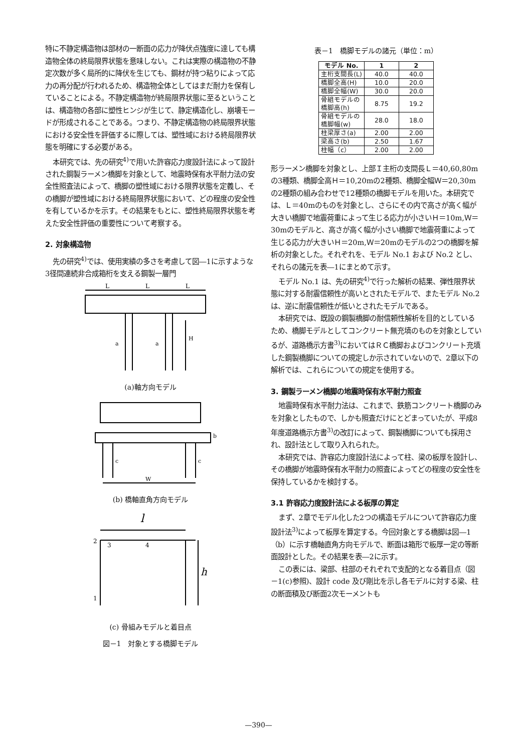特に不静定構造物は部材の一断面の応力が降伏点強度に達しても構造物全体の終局限界状態を意味しない。これは実際の構造物の不静定次数が多く局所的に降伏を生じても、鋼材が持つ粘りによって応力の再分配が行われるため、構造物全体としてはまだ耐力を保有していることによる。不静定構造物が終局限界状態に至るということは、構造物の各部に塑性ヒンジが生じて、静定構造化し、崩壊モードが形成されることである。つまり、不静定構造物の終局限界状態における安全性を評価するに際しては、塑性域における終局限界状態を明確にする必要がある。
本研究では、先の研究<sup>4)</sup>で用いた許容応力度設計法によって設計された鋼製ラーメン橋脚を対象として、地震時保有水平耐力法の安全性照査法によって、橋脚の塑性域における限界状態を定義し、その橋脚が塑性域における終局限界状態において、どの程度の安全性を有しているかを示す。その結果をもとに、塑性終局限界状態を考えた安全性評価の重要性について考察する。
2. 対象構造物
先の研究<sup>4)</sup>では、使用実績の多さを考慮して図―1に示すような3径間連続非合成箱桁を支える鋼製一層門
L
L
L
a
a
H
(a)軸方向モデル
W
b
c
c
(b) 橋軸直角方向モデル
l
h
2
3
4
1
(c) 骨組みモデルと着目点
図－1　対象とする橋脚モデル
表－1　橋脚モデルの諸元（単位：m）
| モデル No. | 1 | 2 |
| --- | --- | --- |
| 主桁支間長(L) | 40.0 | 40.0 |
| 橋脚全高(H) | 10.0 | 20.0 |
| 橋脚全幅(W) | 30.0 | 20.0 |
| 骨組モデルの 橋脚高(h) | 8.75 | 19.2 |
| 骨組モデルの 橋脚幅(w) | 28.0 | 18.0 |
| 柱梁厚さ(a) | 2.00 | 2.00 |
| 梁高さ(b) | 2.50 | 1.67 |
| 柱幅（c） | 2.00 | 2.00 |
形ラーメン橋脚を対象とし、上部Ｉ主桁の支間長Ｌ＝40,60,80mの3種類、橋脚全高Ｈ＝10,20mの2種類、橋脚全幅Ｗ＝20,30mの2種類の組み合わせで12種類の橋脚モデルを用いた。本研究では、Ｌ＝40mのものを対象とし、さらにその内で高さが高く幅が大きい橋脚で地震荷重によって生じる応力が小さいＨ＝10m,Ｗ＝30mのモデルと、高さが高く幅が小さい橋脚で地震荷重によって生じる応力が大きいＨ＝20m,Ｗ＝20mのモデルの2つの橋脚を解析の対象とした。それぞれを、モデル No.1 および No.2 とし、それらの諸元を表―1にまとめて示す。
モデル No.1 は、先の研究<sup>4)</sup>で行った解析の結果、弾性限界状態に対する耐震信頼性が高いとされたモデルで、またモデル No.2 は、逆に耐震信頼性が低いとされたモデルである。
本研究では、既設の鋼製橋脚の耐信頼性解析を目的としているため、橋脚モデルとしてコンクリート無充填のものを対象としているが、道路橋示方書<sup>3)</sup>においてはＲＣ橋脚およびコンクリート充填した鋼製橋脚についての規定しか示されていないので、2章以下の解析では、これらについての規定を使用する。
3. 鋼製ラーメン橋脚の地震時保有水平耐力照査
地震時保有水平耐力法は、これまで、鉄筋コンクリート橋脚のみを対象としたもので、しかも照査だけにとどまっていたが、平成8年度道路橋示方書<sup>3)</sup>の改訂によって、鋼製橋脚についても採用され、設計法として取り入れられた。
本研究では、許容応力度設計法によって柱、梁の板厚を設計し、その橋脚が地震時保有水平耐力の照査によってどの程度の安全性を保持しているかを検討する。
3.1 許容応力度設計法による板厚の算定
まず、2章でモデル化した2つの構造モデルについて許容応力度設計法<sup>3)</sup>によって板厚を算定する。今回対象とする橋脚は図―1（b）に示す橋軸直角方向モデルで、断面は箱形で板厚一定の等断面設計とした。その結果を表―2に示す。
この表には、梁部、柱部のそれぞれで支配的となる着目点（図－1(c)参照)、設計 code 及び剛比を示し各モデルに対する梁、柱の断面積及び断面2次モーメントも
—390—